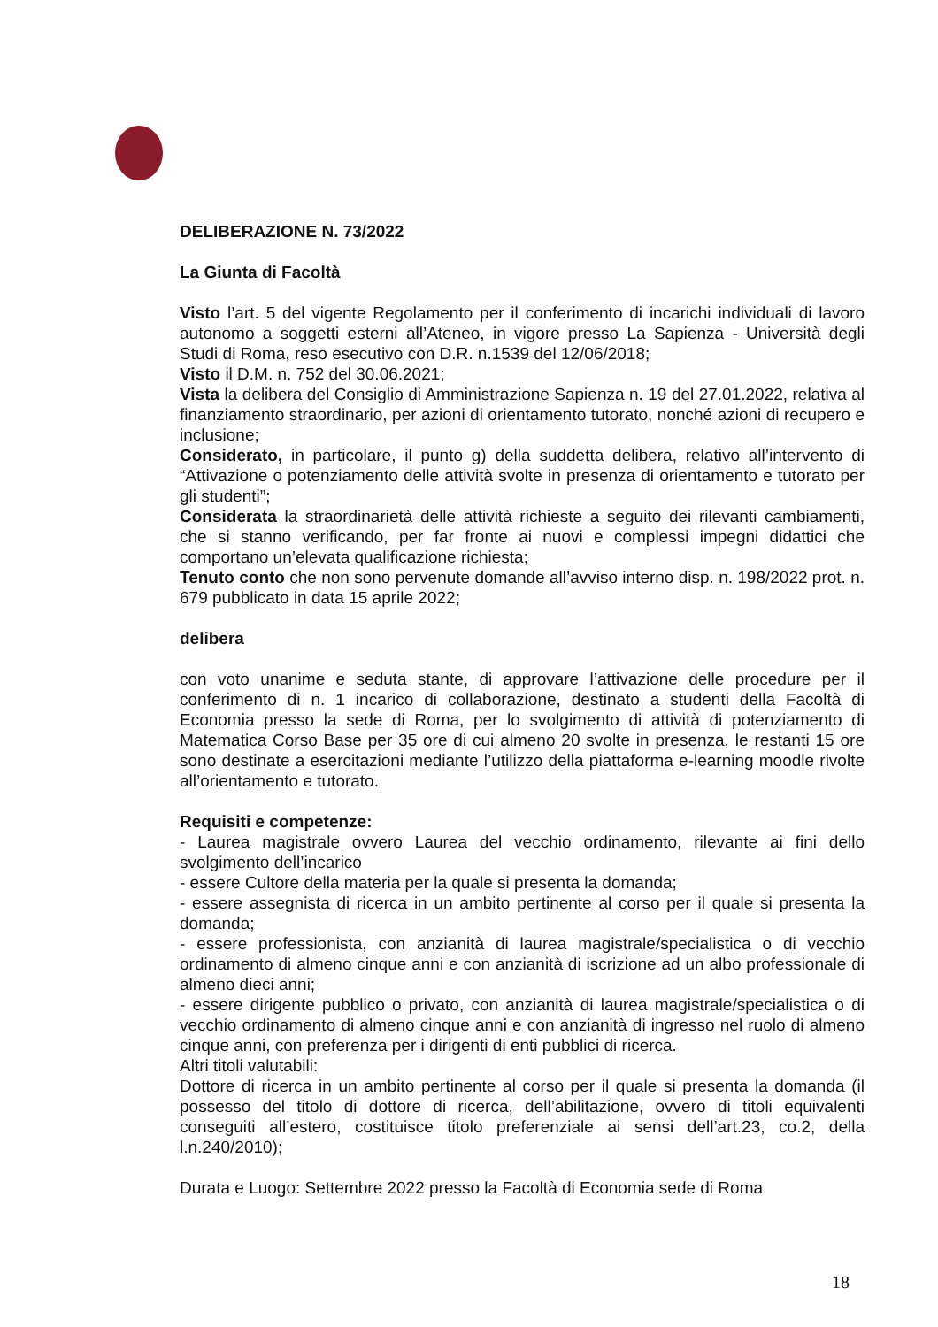DELIBERAZIONE N. 73/2022
La Giunta di Facoltà
Visto l’art. 5 del vigente Regolamento per il conferimento di incarichi individuali di lavoro autonomo a soggetti esterni all’Ateneo, in vigore presso La Sapienza - Università degli Studi di Roma, reso esecutivo con D.R. n.1539 del 12/06/2018;
Visto il D.M. n. 752 del 30.06.2021;
Vista la delibera del Consiglio di Amministrazione Sapienza n. 19 del 27.01.2022, relativa al finanziamento straordinario, per azioni di orientamento tutorato, nonché azioni di recupero e inclusione;
Considerato, in particolare, il punto g) della suddetta delibera, relativo all’intervento di “Attivazione o potenziamento delle attività svolte in presenza di orientamento e tutorato per gli studenti”;
Considerata la straordinarietà delle attività richieste a seguito dei rilevanti cambiamenti, che si stanno verificando, per far fronte ai nuovi e complessi impegni didattici che comportano un’elevata qualificazione richiesta;
Tenuto conto che non sono pervenute domande all’avviso interno disp. n. 198/2022 prot. n. 679 pubblicato in data 15 aprile 2022;
delibera
con voto unanime e seduta stante, di approvare l’attivazione delle procedure per il conferimento di n. 1 incarico di collaborazione, destinato a studenti della Facoltà di Economia presso la sede di Roma, per lo svolgimento di attività di potenziamento di Matematica Corso Base per 35 ore di cui almeno 20 svolte in presenza, le restanti 15 ore sono destinate a esercitazioni mediante l’utilizzo della piattaforma e-learning moodle rivolte all’orientamento e tutorato.
Requisiti e competenze:
- Laurea magistrale ovvero Laurea del vecchio ordinamento, rilevante ai fini dello svolgimento dell’incarico
- essere Cultore della materia per la quale si presenta la domanda;
- essere assegnista di ricerca in un ambito pertinente al corso per il quale si presenta la domanda;
- essere professionista, con anzianità di laurea magistrale/specialistica o di vecchio ordinamento di almeno cinque anni e con anzianità di iscrizione ad un albo professionale di almeno dieci anni;
- essere dirigente pubblico o privato, con anzianità di laurea magistrale/specialistica o di vecchio ordinamento di almeno cinque anni e con anzianità di ingresso nel ruolo di almeno cinque anni, con preferenza per i dirigenti di enti pubblici di ricerca.
Altri titoli valutabili:
Dottore di ricerca in un ambito pertinente al corso per il quale si presenta la domanda (il possesso del titolo di dottore di ricerca, dell’abilitazione, ovvero di titoli equivalenti conseguiti all’estero, costituisce titolo preferenziale ai sensi dell’art.23, co.2, della l.n.240/2010);
Durata e Luogo: Settembre 2022 presso la Facoltà di Economia sede di Roma
18